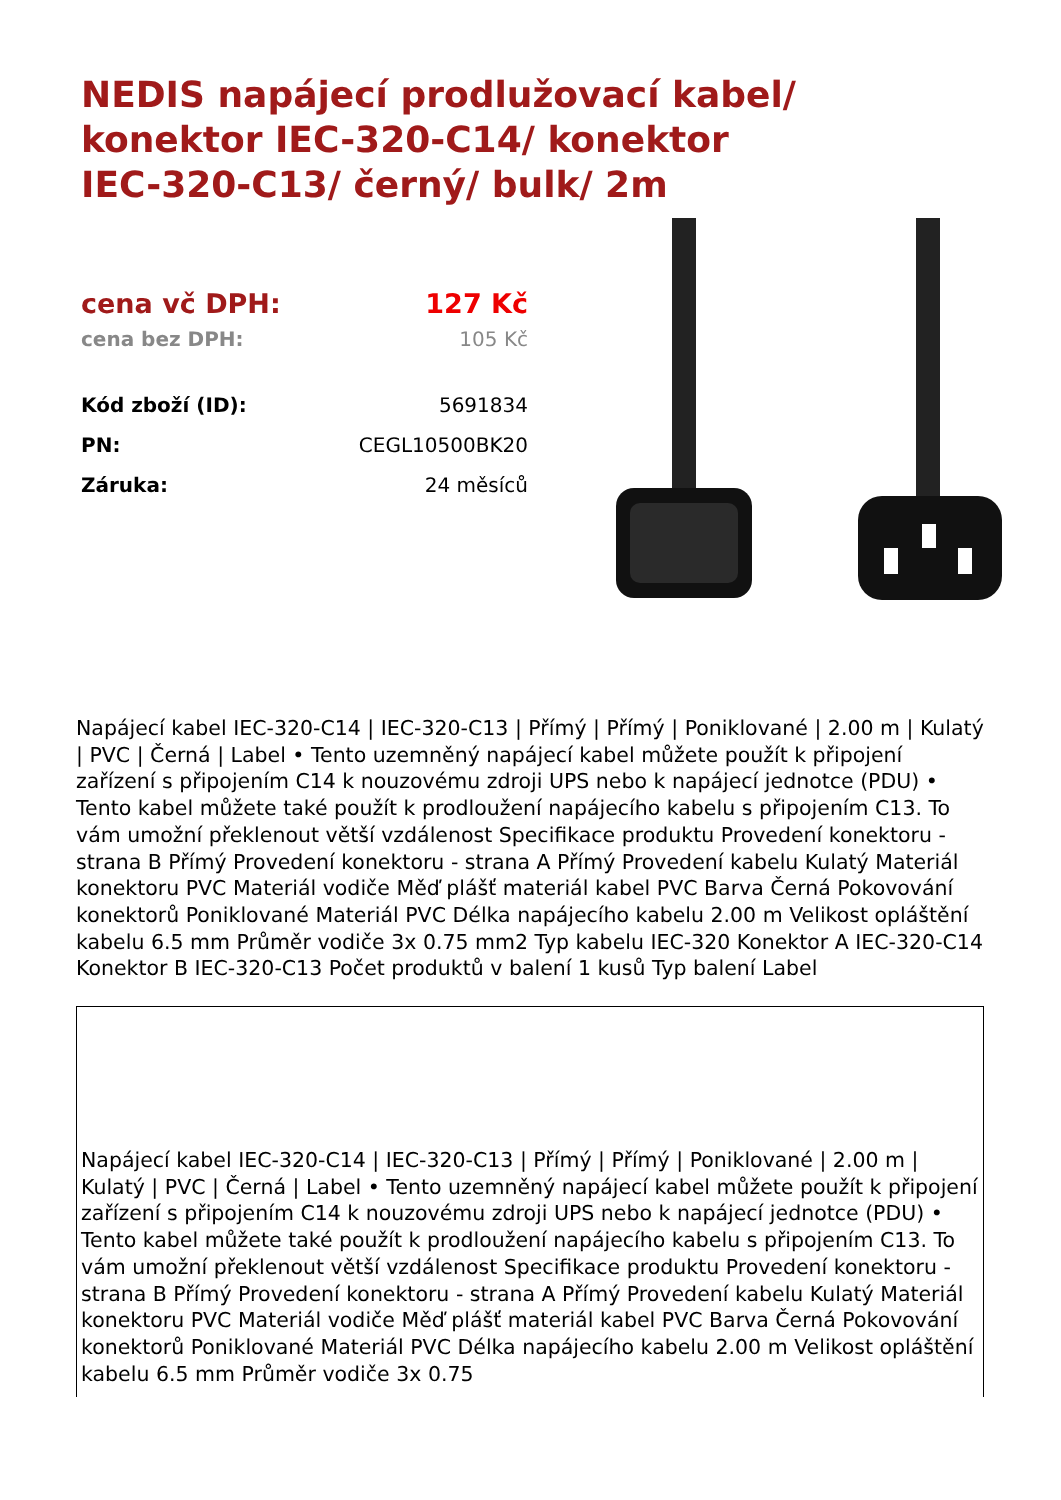NEDIS napájecí prodlužovací kabel/ konektor IEC-320-C14/ konektor IEC-320-C13/ černý/ bulk/ 2m
| cena vč DPH: | 127 Kč |
| cena bez DPH: | 105 Kč |
| Kód zboží (ID): | 5691834 |
| PN: | CEGL10500BK20 |
| Záruka: | 24 měsíců |
Napájecí kabel IEC-320-C14 | IEC-320-C13 | Přímý | Přímý | Poniklované | 2.00 m | Kulatý | PVC | Černá | Label • Tento uzemněný napájecí kabel můžete použít k připojení zařízení s připojením C14 k nouzovému zdroji UPS nebo k napájecí jednotce (PDU) • Tento kabel můžete také použít k prodloužení napájecího kabelu s připojením C13. To vám umožní překlenout větší vzdálenost Specifikace produktu Provedení konektoru - strana B Přímý Provedení konektoru - strana A Přímý Provedení kabelu Kulatý Materiál konektoru PVC Materiál vodiče Měď plášť materiál kabel PVC Barva Černá Pokovování konektorů Poniklované Materiál PVC Délka napájecího kabelu 2.00 m Velikost opláštění kabelu 6.5 mm Průměr vodiče 3x 0.75 mm2 Typ kabelu IEC-320 Konektor A IEC-320-C14 Konektor B IEC-320-C13 Počet produktů v balení 1 kusů Typ balení Label
Napájecí kabel IEC-320-C14 | IEC-320-C13 | Přímý | Přímý | Poniklované | 2.00 m | Kulatý | PVC | Černá | Label • Tento uzemněný napájecí kabel můžete použít k připojení zařízení s připojením C14 k nouzovému zdroji UPS nebo k napájecí jednotce (PDU) • Tento kabel můžete také použít k prodloužení napájecího kabelu s připojením C13. To vám umožní překlenout větší vzdálenost Specifikace produktu Provedení konektoru - strana B Přímý Provedení konektoru - strana A Přímý Provedení kabelu Kulatý Materiál konektoru PVC Materiál vodiče Měď plášť materiál kabel PVC Barva Černá Pokovování konektorů Poniklované Materiál PVC Délka napájecího kabelu 2.00 m Velikost opláštění kabelu 6.5 mm Průměr vodiče 3x 0.75